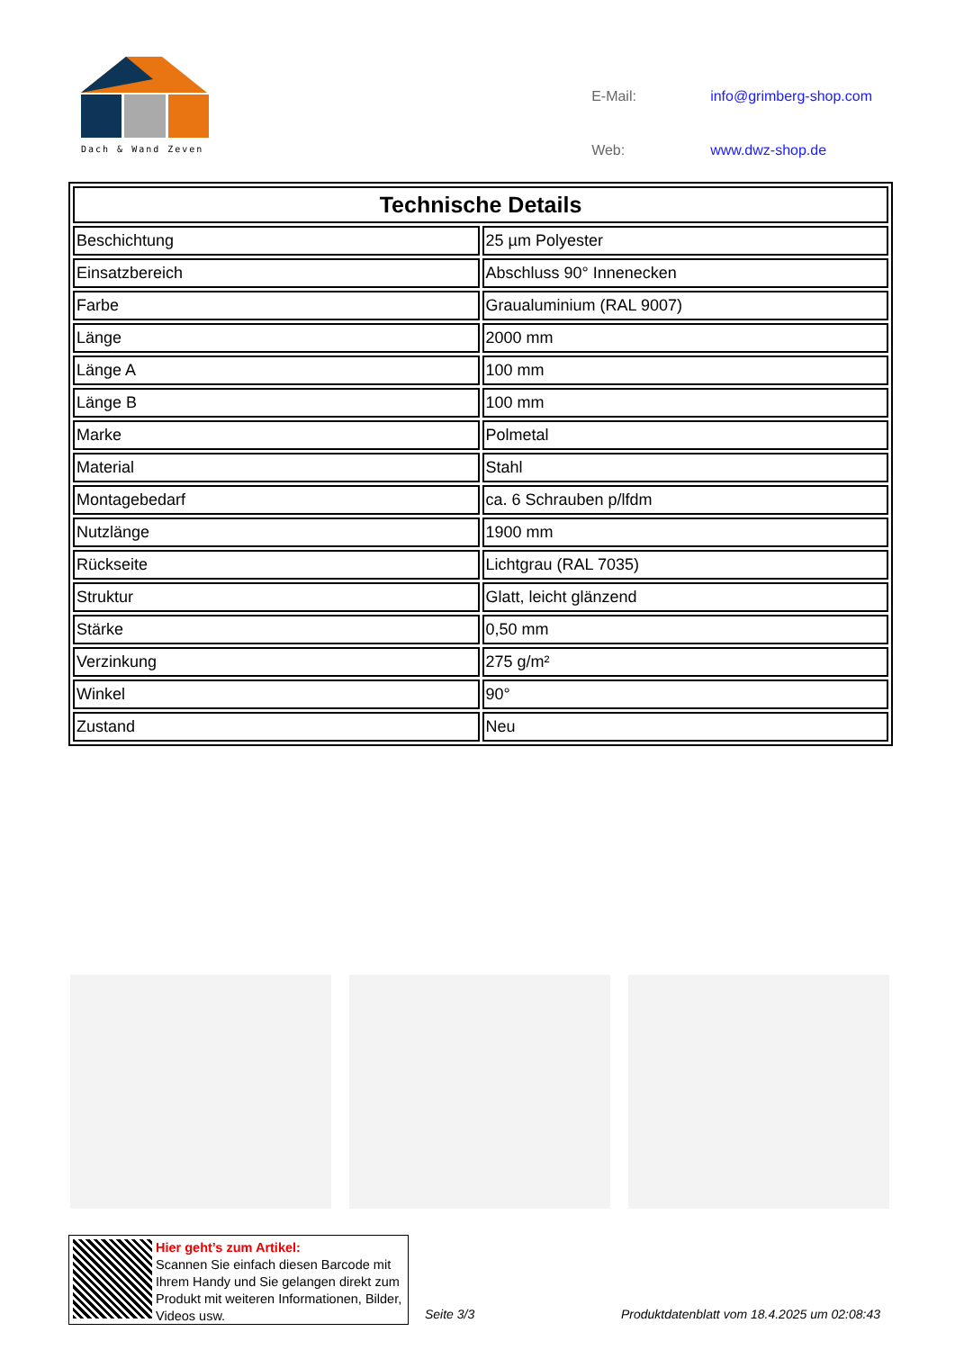Dach & Wand Zeven
| E-Mail: | info@grimberg-shop.com |
| Web: | www.dwz-shop.de |
| Technische Details | |
| --- | --- |
| Beschichtung | 25 µm Polyester |
| Einsatzbereich | Abschluss 90° Innenecken |
| Farbe | Graualuminium (RAL 9007) |
| Länge | 2000 mm |
| Länge A | 100 mm |
| Länge B | 100 mm |
| Marke | Polmetal |
| Material | Stahl |
| Montagebedarf | ca. 6 Schrauben p/lfdm |
| Nutzlänge | 1900 mm |
| Rückseite | Lichtgrau (RAL 7035) |
| Struktur | Glatt, leicht glänzend |
| Stärke | 0,50 mm |
| Verzinkung | 275 g/m² |
| Winkel | 90° |
| Zustand | Neu |
Hier geht’s zum Artikel:
Scannen Sie einfach diesen Barcode mit Ihrem Handy und Sie gelangen direkt zum Produkt mit weiteren Informationen, Bilder, Videos usw.
Seite 3/3
Produktdatenblatt vom 18.4.2025 um 02:08:43